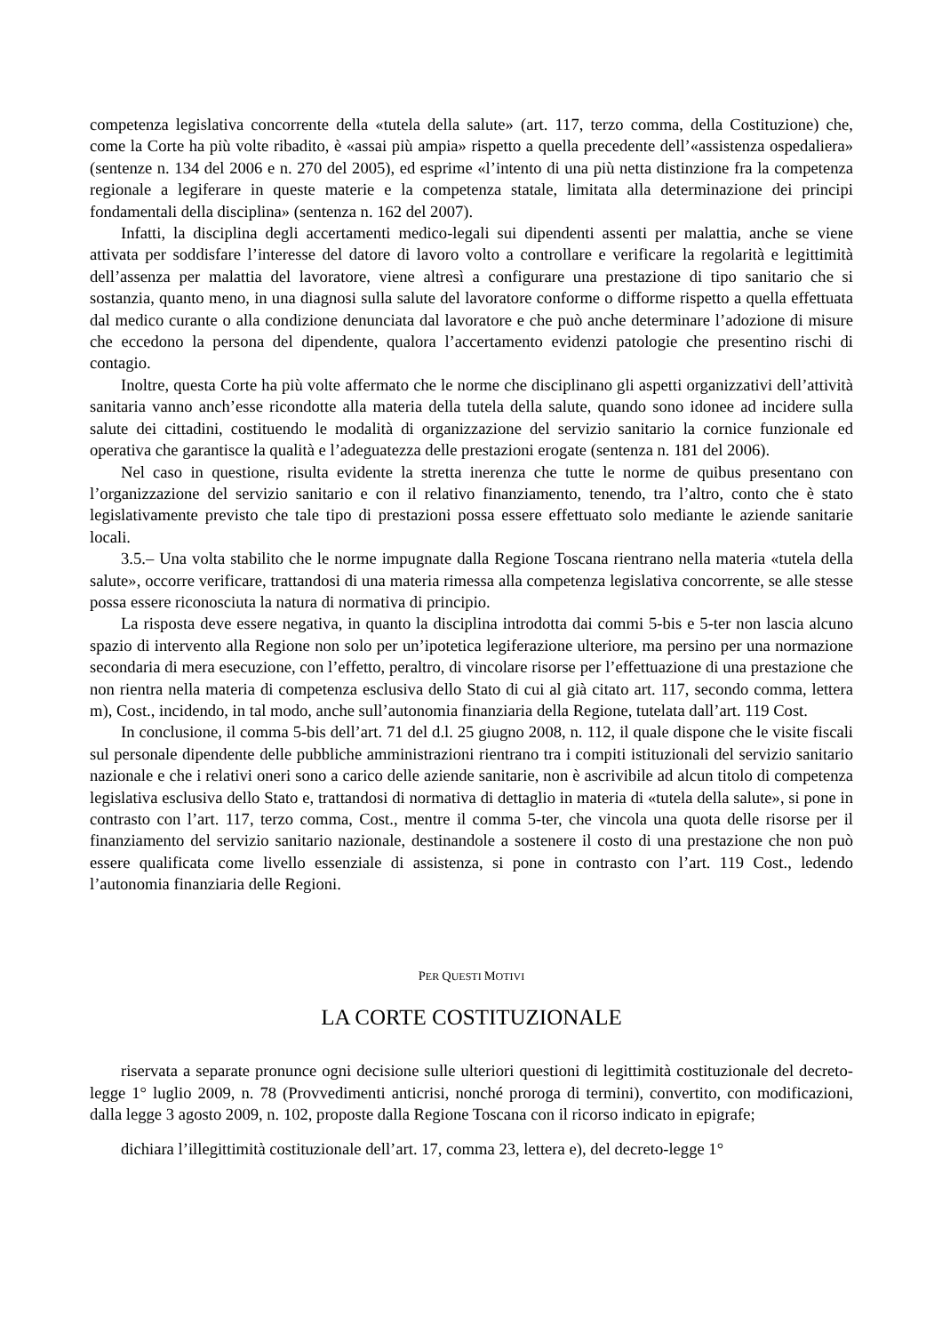competenza legislativa concorrente della «tutela della salute» (art. 117, terzo comma, della Costituzione) che, come la Corte ha più volte ribadito, è «assai più ampia» rispetto a quella precedente dell’«assistenza ospedaliera» (sentenze n. 134 del 2006 e n. 270 del 2005), ed esprime «l’intento di una più netta distinzione fra la competenza regionale a legiferare in queste materie e la competenza statale, limitata alla determinazione dei principi fondamentali della disciplina» (sentenza n. 162 del 2007).
Infatti, la disciplina degli accertamenti medico-legali sui dipendenti assenti per malattia, anche se viene attivata per soddisfare l’interesse del datore di lavoro volto a controllare e verificare la regolarità e legittimità dell’assenza per malattia del lavoratore, viene altresì a configurare una prestazione di tipo sanitario che si sostanzia, quanto meno, in una diagnosi sulla salute del lavoratore conforme o difforme rispetto a quella effettuata dal medico curante o alla condizione denunciata dal lavoratore e che può anche determinare l’adozione di misure che eccedono la persona del dipendente, qualora l’accertamento evidenzi patologie che presentino rischi di contagio.
Inoltre, questa Corte ha più volte affermato che le norme che disciplinano gli aspetti organizzativi dell’attività sanitaria vanno anch’esse ricondotte alla materia della tutela della salute, quando sono idonee ad incidere sulla salute dei cittadini, costituendo le modalità di organizzazione del servizio sanitario la cornice funzionale ed operativa che garantisce la qualità e l’adeguatezza delle prestazioni erogate (sentenza n. 181 del 2006).
Nel caso in questione, risulta evidente la stretta inerenza che tutte le norme de quibus presentano con l’organizzazione del servizio sanitario e con il relativo finanziamento, tenendo, tra l’altro, conto che è stato legislativamente previsto che tale tipo di prestazioni possa essere effettuato solo mediante le aziende sanitarie locali.
3.5.– Una volta stabilito che le norme impugnate dalla Regione Toscana rientrano nella materia «tutela della salute», occorre verificare, trattandosi di una materia rimessa alla competenza legislativa concorrente, se alle stesse possa essere riconosciuta la natura di normativa di principio.
La risposta deve essere negativa, in quanto la disciplina introdotta dai commi 5-bis e 5-ter non lascia alcuno spazio di intervento alla Regione non solo per un’ipotetica legiferazione ulteriore, ma persino per una normazione secondaria di mera esecuzione, con l’effetto, peraltro, di vincolare risorse per l’effettuazione di una prestazione che non rientra nella materia di competenza esclusiva dello Stato di cui al già citato art. 117, secondo comma, lettera m), Cost., incidendo, in tal modo, anche sull’autonomia finanziaria della Regione, tutelata dall’art. 119 Cost.
In conclusione, il comma 5-bis dell’art. 71 del d.l. 25 giugno 2008, n. 112, il quale dispone che le visite fiscali sul personale dipendente delle pubbliche amministrazioni rientrano tra i compiti istituzionali del servizio sanitario nazionale e che i relativi oneri sono a carico delle aziende sanitarie, non è ascrivibile ad alcun titolo di competenza legislativa esclusiva dello Stato e, trattandosi di normativa di dettaglio in materia di «tutela della salute», si pone in contrasto con l’art. 117, terzo comma, Cost., mentre il comma 5-ter, che vincola una quota delle risorse per il finanziamento del servizio sanitario nazionale, destinandole a sostenere il costo di una prestazione che non può essere qualificata come livello essenziale di assistenza, si pone in contrasto con l’art. 119 Cost., ledendo l’autonomia finanziaria delle Regioni.
PER QUESTI MOTIVI
LA CORTE COSTITUZIONALE
riservata a separate pronunce ogni decisione sulle ulteriori questioni di legittimità costituzionale del decreto-legge 1° luglio 2009, n. 78 (Provvedimenti anticrisi, nonché proroga di termini), convertito, con modificazioni, dalla legge 3 agosto 2009, n. 102, proposte dalla Regione Toscana con il ricorso indicato in epigrafe;
dichiara l’illegittimità costituzionale dell’art. 17, comma 23, lettera e), del decreto-legge 1°